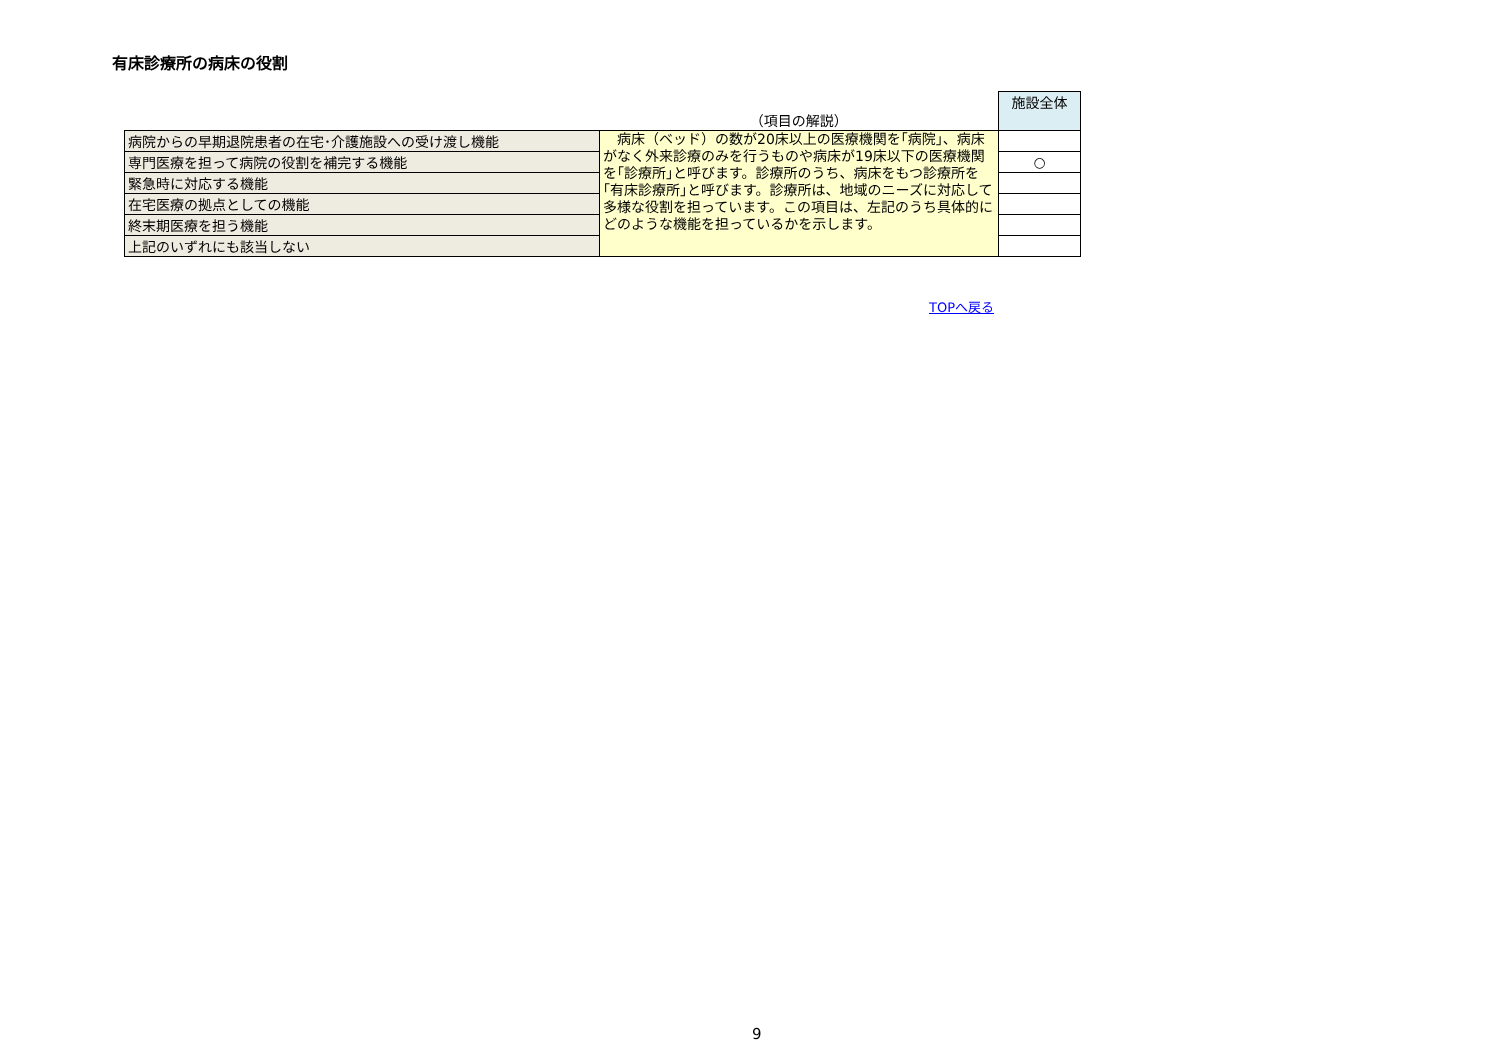有床診療所の病床の役割
| | （項目の解説） | 施設全体 |
| --- | --- | --- |
| 病院からの早期退院患者の在宅･介護施設への受け渡し機能 | 病床（ベッド）の数が20床以上の医療機関を｢病院｣、病床がなく外来診療のみを行うものや病床が19床以下の医療機関を｢診療所｣と呼びます。診療所のうち、病床をもつ診療所を｢有床診療所｣と呼びます。診療所は、地域のニーズに対応して多様な役割を担っています。この項目は、左記のうち具体的にどのような機能を担っているかを示します。 | |
| 専門医療を担って病院の役割を補完する機能 | | ○ |
| 緊急時に対応する機能 | | |
| 在宅医療の拠点としての機能 | | |
| 終末期医療を担う機能 | | |
| 上記のいずれにも該当しない | | |
TOPへ戻る
9